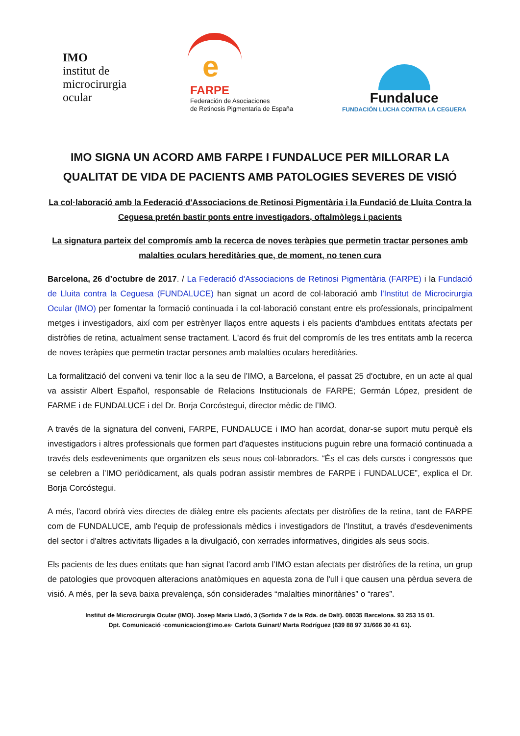IMO
institut de
microcirurgia
ocular
e
FARPE
Federación de Asociaciones
de Retinosis Pigmentaria de España
Fundaluce
FUNDACIÓN LUCHA CONTRA LA CEGUERA
IMO SIGNA UN ACORD AMB FARPE I FUNDALUCE PER MILLORAR LA QUALITAT DE VIDA DE PACIENTS AMB PATOLOGIES SEVERES DE VISIÓ
La col·laboració amb la Federació d'Associacions de Retinosi Pigmentària i la Fundació de Lluita Contra la Ceguesa pretén bastir ponts entre investigadors, oftalmòlegs i pacients
La signatura parteix del compromís amb la recerca de noves teràpies que permetin tractar persones amb malalties oculars hereditàries que, de moment, no tenen cura
Barcelona, 26 d’octubre de 2017. / La Federació d'Associacions de Retinosi Pigmentària (FARPE) i la Fundació de Lluita contra la Ceguesa (FUNDALUCE) han signat un acord de col·laboració amb l'Institut de Microcirurgia Ocular (IMO) per fomentar la formació continuada i la col·laboració constant entre els professionals, principalment metges i investigadors, així com per estrènyer llaços entre aquests i els pacients d'ambdues entitats afectats per distròfies de retina, actualment sense tractament. L'acord és fruit del compromís de les tres entitats amb la recerca de noves teràpies que permetin tractar persones amb malalties oculars hereditàries.
La formalització del conveni va tenir lloc a la seu de l’IMO, a Barcelona, el passat 25 d'octubre, en un acte al qual va assistir Albert Español, responsable de Relacions Institucionals de FARPE; Germán López, president de FARME i de FUNDALUCE i del Dr. Borja Corcóstegui, director mèdic de l’IMO.
A través de la signatura del conveni, FARPE, FUNDALUCE i IMO han acordat, donar-se suport mutu perquè els investigadors i altres professionals que formen part d'aquestes institucions puguin rebre una formació continuada a través dels esdeveniments que organitzen els seus nous col·laboradors. “És el cas dels cursos i congressos que se celebren a l’IMO periòdicament, als quals podran assistir membres de FARPE i FUNDALUCE”, explica el Dr. Borja Corcóstegui.
A més, l'acord obrirà vies directes de diàleg entre els pacients afectats per distròfies de la retina, tant de FARPE com de FUNDALUCE, amb l'equip de professionals mèdics i investigadors de l'Institut, a través d'esdeveniments del sector i d'altres activitats lligades a la divulgació, con xerrades informatives, dirigides als seus socis.
Els pacients de les dues entitats que han signat l'acord amb l’IMO estan afectats per distròfies de la retina, un grup de patologies que provoquen alteracions anatòmiques en aquesta zona de l'ull i que causen una pèrdua severa de visió. A més, per la seva baixa prevalença, són considerades “malalties minoritàries” o “rares”.
Institut de Microcirurgia Ocular (IMO). Josep Maria Lladó, 3 (Sortida 7 de la Rda. de Dalt). 08035 Barcelona. 93 253 15 01.
Dpt. Comunicació ·comunicacion@imo.es· Carlota Guinart/ Marta Rodríguez (639 88 97 31/666 30 41 61).